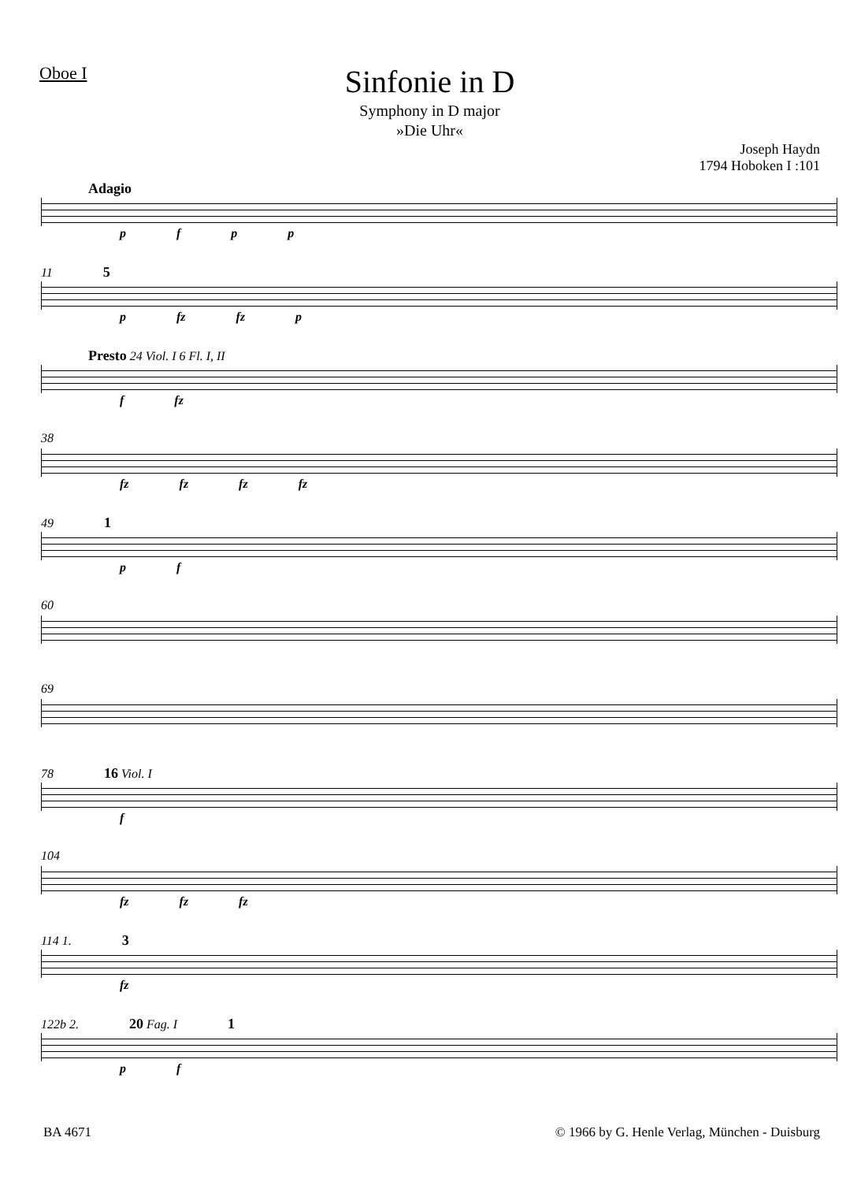Oboe I
Sinfonie in D
Symphony in D major
»Die Uhr«
Joseph Haydn
1794 Hoboken I :101
Adagio
p f p p
11 5
p fz fz p
Presto 24 Viol. I 6 Fl. I, II
f fz
38
fz fz fz fz
49 1
p f
60
69
78 16 Viol. I
f
104
fz fz fz
114 1. 3
fz
122b 2. 20 Fag. I 1
p f
BA 4671 © 1966 by G. Henle Verlag, München - Duisburg